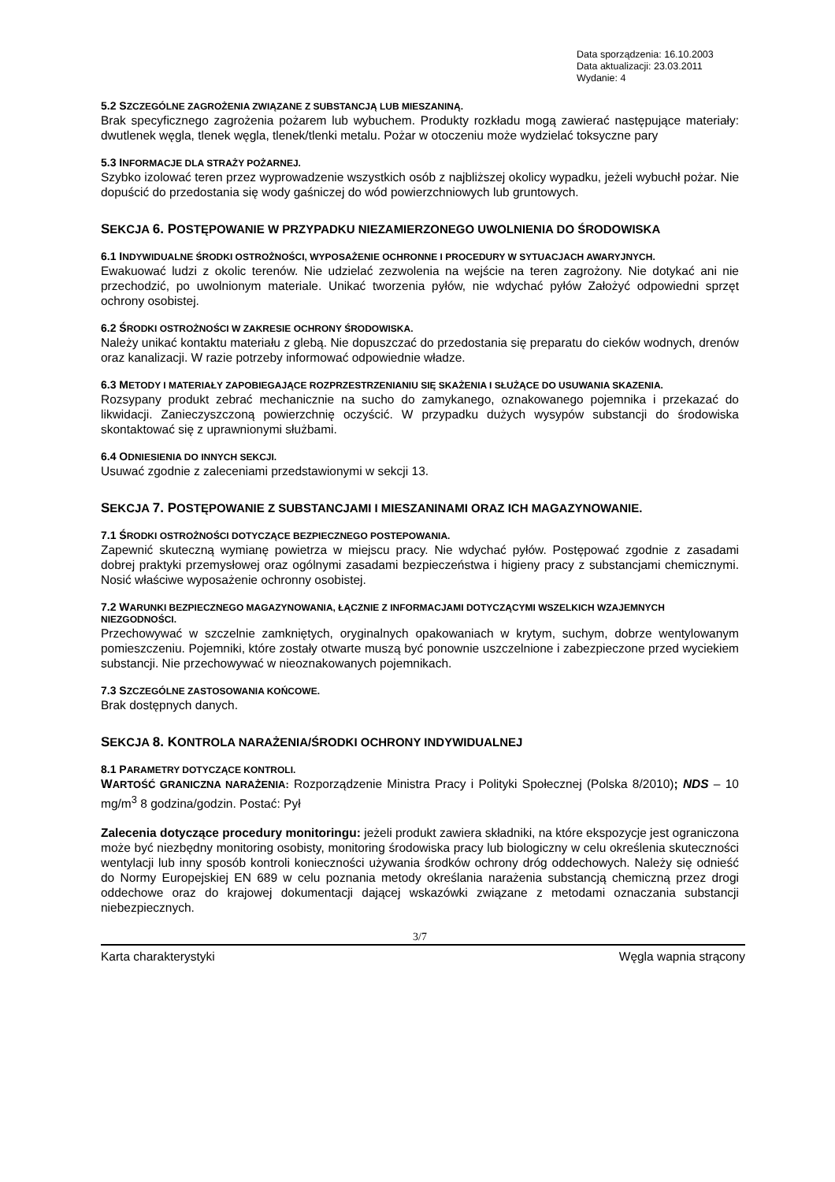Data sporządzenia: 16.10.2003
Data aktualizacji: 23.03.2011
Wydanie: 4
5.2 SZCZEGÓLNE ZAGROŻENIA ZWIĄZANE Z SUBSTANCJĄ LUB MIESZANINĄ.
Brak specyficznego zagrożenia pożarem lub wybuchem. Produkty rozkładu mogą zawierać następujące materiały: dwutlenek węgla, tlenek węgla, tlenek/tlenki metalu. Pożar w otoczeniu może wydzielać toksyczne pary
5.3 INFORMACJE DLA STRAŻY POŻARNEJ.
Szybko izolować teren przez wyprowadzenie wszystkich osób z najbliższej okolicy wypadku, jeżeli wybuchł pożar. Nie dopuścić do przedostania się wody gaśniczej do wód powierzchniowych lub gruntowych.
SEKCJA 6. POSTĘPOWANIE W PRZYPADKU NIEZAMIERZONEGO UWOLNIENIA DO ŚRODOWISKA
6.1 INDYWIDUALNE ŚRODKI OSTROŻNOŚCI, WYPOSAŻENIE OCHRONNE I PROCEDURY W SYTUACJACH AWARYJNYCH.
Ewakuować ludzi z okolic terenów. Nie udzielać zezwolenia na wejście na teren zagrożony. Nie dotykać ani nie przechodzić, po uwolnionym materiale. Unikać tworzenia pyłów, nie wdychać pyłów Założyć odpowiedni sprzęt ochrony osobistej.
6.2 ŚRODKI OSTROŻNOŚCI W ZAKRESIE OCHRONY ŚRODOWISKA.
Należy unikać kontaktu materiału z glebą. Nie dopuszczać do przedostania się preparatu do cieków wodnych, drenów oraz kanalizacji. W razie potrzeby informować odpowiednie władze.
6.3 METODY I MATERIAŁY ZAPOBIEGAJĄCE ROZPRZESTRZENIANIU SIĘ SKAŻENIA I SŁUŻĄCE DO USUWANIA SKAZENIA.
Rozsypany produkt zebrać mechanicznie na sucho do zamykanego, oznakowanego pojemnika i przekazać do likwidacji. Zanieczyszczoną powierzchnię oczyścić. W przypadku dużych wysypów substancji do środowiska skontaktować się z uprawnionymi służbami.
6.4 ODNIESIENIA DO INNYCH SEKCJI.
Usuwać zgodnie z zaleceniami przedstawionymi w sekcji 13.
SEKCJA 7. POSTĘPOWANIE Z SUBSTANCJAMI I MIESZANINAMI ORAZ ICH MAGAZYNOWANIE.
7.1 ŚRODKI OSTROŻNOŚCI DOTYCZĄCE BEZPIECZNEGO POSTEPOWANIA.
Zapewnić skuteczną wymianę powietrza w miejscu pracy. Nie wdychać pyłów. Postępować zgodnie z zasadami dobrej praktyki przemysłowej oraz ogólnymi zasadami bezpieczeństwa i higieny pracy z substancjami chemicznymi. Nosić właściwe wyposażenie ochronny osobistej.
7.2 WARUNKI BEZPIECZNEGO MAGAZYNOWANIA, ŁĄCZNIE Z INFORMACJAMI DOTYCZĄCYMI WSZELKICH WZAJEMNYCH NIEZGODNOŚCI.
Przechowywać w szczelnie zamkniętych, oryginalnych opakowaniach w krytym, suchym, dobrze wentylowanym pomieszczeniu. Pojemniki, które zostały otwarte muszą być ponownie uszczelnione i zabezpieczone przed wyciekiem substancji. Nie przechowywać w nieoznakowanych pojemnikach.
7.3 SZCZEGÓLNE ZASTOSOWANIA KOŃCOWE.
Brak dostępnych danych.
SEKCJA 8. KONTROLA NARAŻENIA/ŚRODKI OCHRONY INDYWIDUALNEJ
8.1 PARAMETRY DOTYCZĄCE KONTROLI.
WARTOŚĆ GRANICZNA NARAŻENIA: Rozporządzenie Ministra Pracy i Polityki Społecznej (Polska 8/2010); NDS – 10 mg/m<sup>3</sup> 8 godzina/godzin. Postać: Pył
Zalecenia dotyczące procedury monitoringu: jeżeli produkt zawiera składniki, na które ekspozycje jest ograniczona może być niezbędny monitoring osobisty, monitoring środowiska pracy lub biologiczny w celu określenia skuteczności wentylacji lub inny sposób kontroli konieczności używania środków ochrony dróg oddechowych. Należy się odnieść do Normy Europejskiej EN 689 w celu poznania metody określania narażenia substancją chemiczną przez drogi oddechowe oraz do krajowej dokumentacji dającej wskazówki związane z metodami oznaczania substancji niebezpiecznych.
3/7
Karta charakterystyki Węgla wapnia strącony